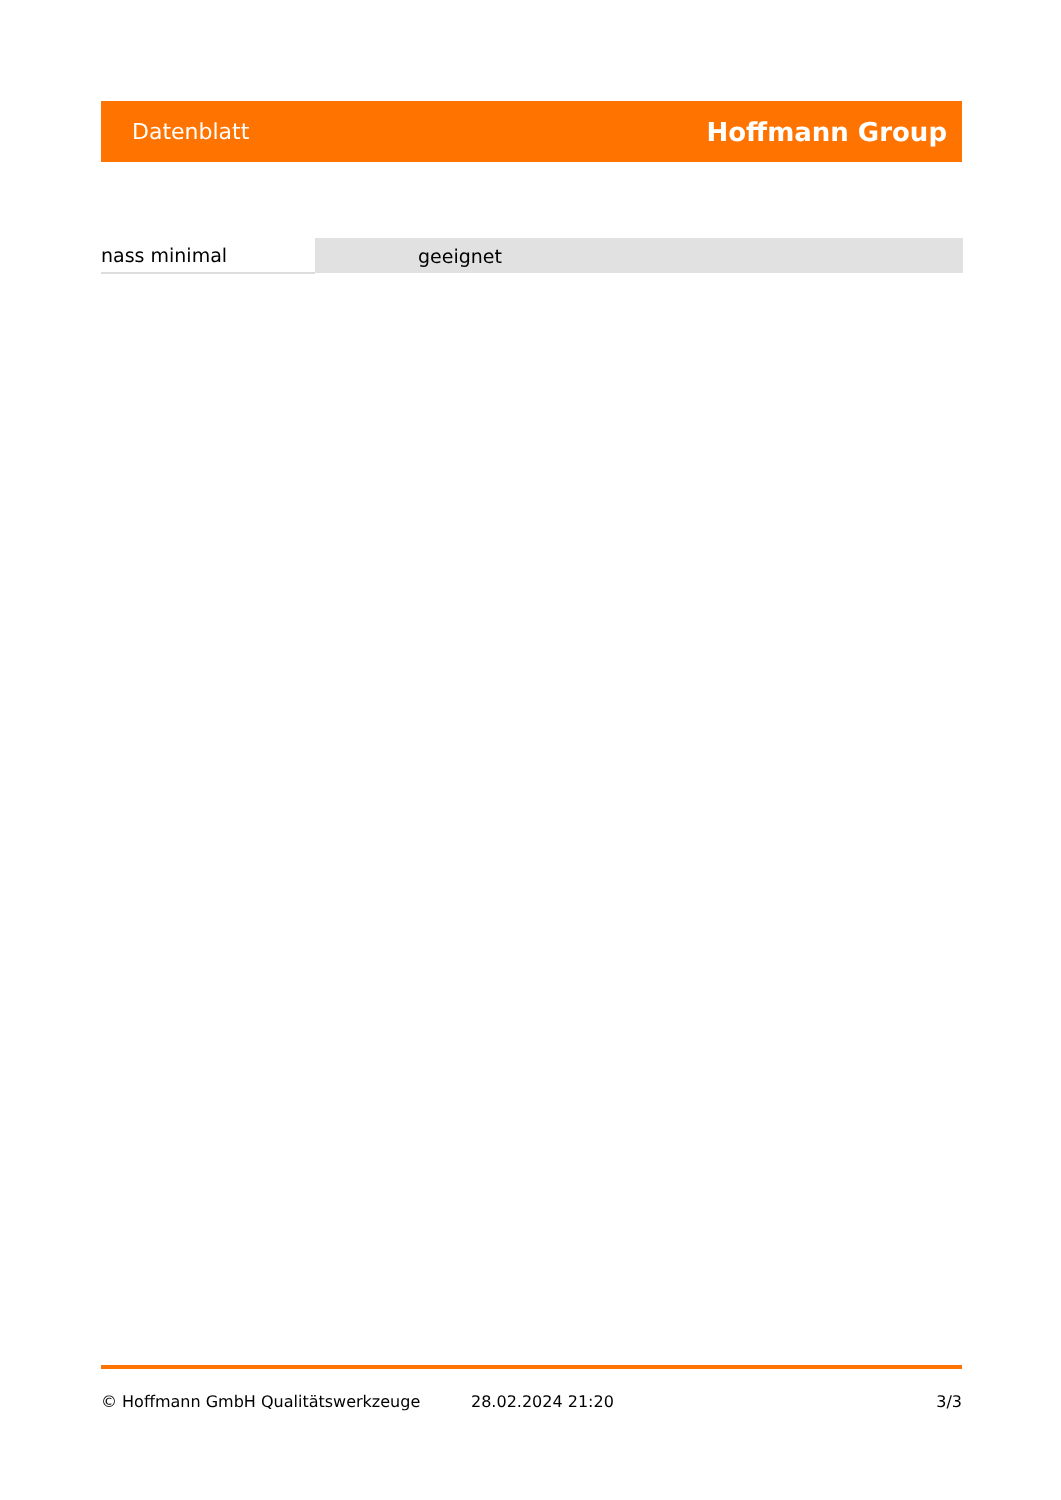Datenblatt Hoffmann Group
| nass minimal | geeignet |
© Hoffmann GmbH Qualitätswerkzeuge 28.02.2024 21:20 3/3